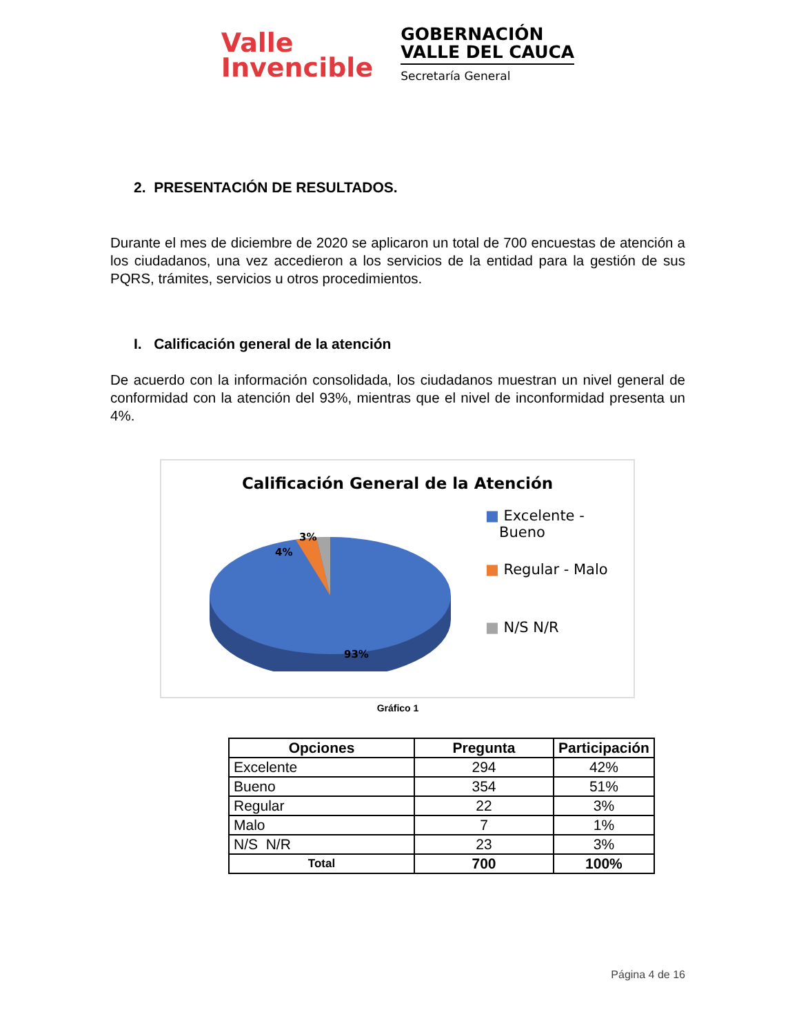Valle
Invencible
GOBERNACIÓN
VALLE DEL CAUCA
Secretaría General
2. PRESENTACIÓN DE RESULTADOS.
Durante el mes de diciembre de 2020 se aplicaron un total de 700 encuestas de atención a los ciudadanos, una vez accedieron a los servicios de la entidad para la gestión de sus PQRS, trámites, servicios u otros procedimientos.
I. Calificación general de la atención
De acuerdo con la información consolidada, los ciudadanos muestran un nivel general de conformidad con la atención del 93%, mientras que el nivel de inconformidad presenta un 4%.
Calificación General de la Atención
3%
4%
93%
■ Excelente -
Bueno
■ Regular - Malo
■ N/S N/R
Gráfico 1
| Opciones | Pregunta | Participación |
| --- | --- | --- |
| Excelente | 294 | 42% |
| Bueno | 354 | 51% |
| Regular | 22 | 3% |
| Malo | 7 | 1% |
| N/S N/R | 23 | 3% |
| Total | 700 | 100% |
Página 4 de 16